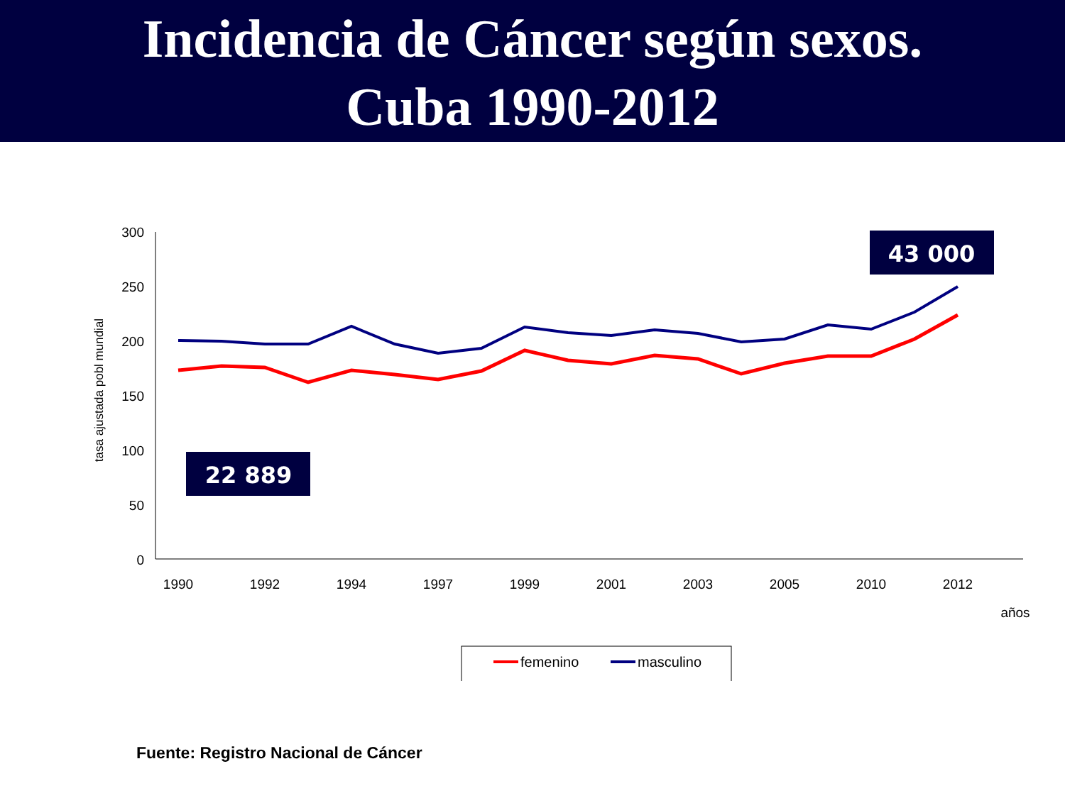Incidencia de Cáncer según sexos.
Cuba 1990-2012
300
250
200
150
100
50
0
tasa ajustada pobl mundial
1990
1992
1994
1997
1999
2001
2003
2005
2010
2012
años
43 000
22 889
femenino
masculino
Fuente: Registro Nacional de Cáncer